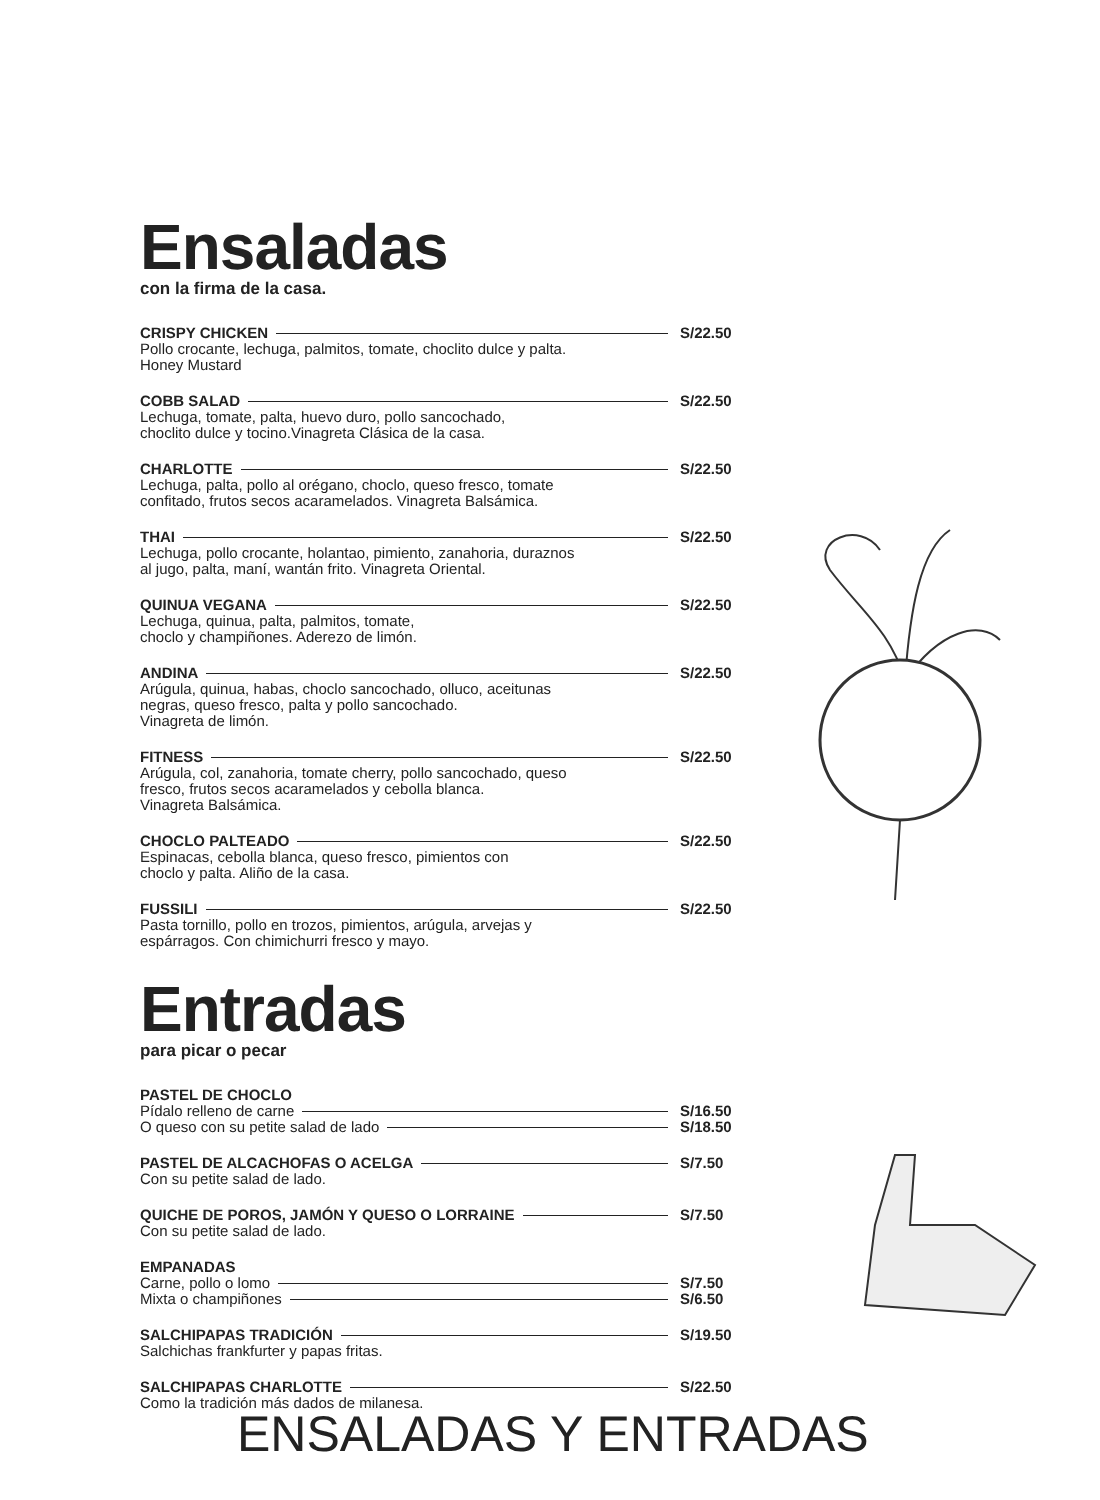Ensaladas
con la firma de la casa.
CRISPY CHICKEN S/22.50
Pollo crocante, lechuga, palmitos, tomate, choclito dulce y palta.
Honey Mustard
COBB SALAD S/22.50
Lechuga, tomate, palta, huevo duro, pollo sancochado,
choclito dulce y tocino.Vinagreta Clásica de la casa.
CHARLOTTE S/22.50
Lechuga, palta, pollo al orégano, choclo, queso fresco, tomate
confitado, frutos secos acaramelados. Vinagreta Balsámica.
THAI S/22.50
Lechuga, pollo crocante, holantao, pimiento, zanahoria, duraznos
al jugo, palta, maní, wantán frito. Vinagreta Oriental.
QUINUA VEGANA S/22.50
Lechuga, quinua, palta, palmitos, tomate,
choclo y champiñones. Aderezo de limón.
ANDINA S/22.50
Arúgula, quinua, habas, choclo sancochado, olluco, aceitunas
negras, queso fresco, palta y pollo sancochado.
Vinagreta de limón.
FITNESS S/22.50
Arúgula, col, zanahoria, tomate cherry, pollo sancochado, queso
fresco, frutos secos acaramelados y cebolla blanca.
Vinagreta Balsámica.
CHOCLO PALTEADO S/22.50
Espinacas, cebolla blanca, queso fresco, pimientos con
choclo y palta. Aliño de la casa.
FUSSILI S/22.50
Pasta tornillo, pollo en trozos, pimientos, arúgula, arvejas y
espárragos. Con chimichurri fresco y mayo.
Entradas
para picar o pecar
PASTEL DE CHOCLO
Pídalo relleno de carne S/16.50
O queso con su petite salad de lado S/18.50
PASTEL DE ALCACHOFAS O ACELGA S/7.50
Con su petite salad de lado.
QUICHE DE POROS, JAMÓN Y QUESO O LORRAINE S/7.50
Con su petite salad de lado.
EMPANADAS
Carne, pollo o lomo S/7.50
Mixta o champiñones S/6.50
SALCHIPAPAS TRADICIÓN S/19.50
Salchichas frankfurter y papas fritas.
SALCHIPAPAS CHARLOTTE S/22.50
Como la tradición más dados de milanesa.
ENSALADAS Y ENTRADAS